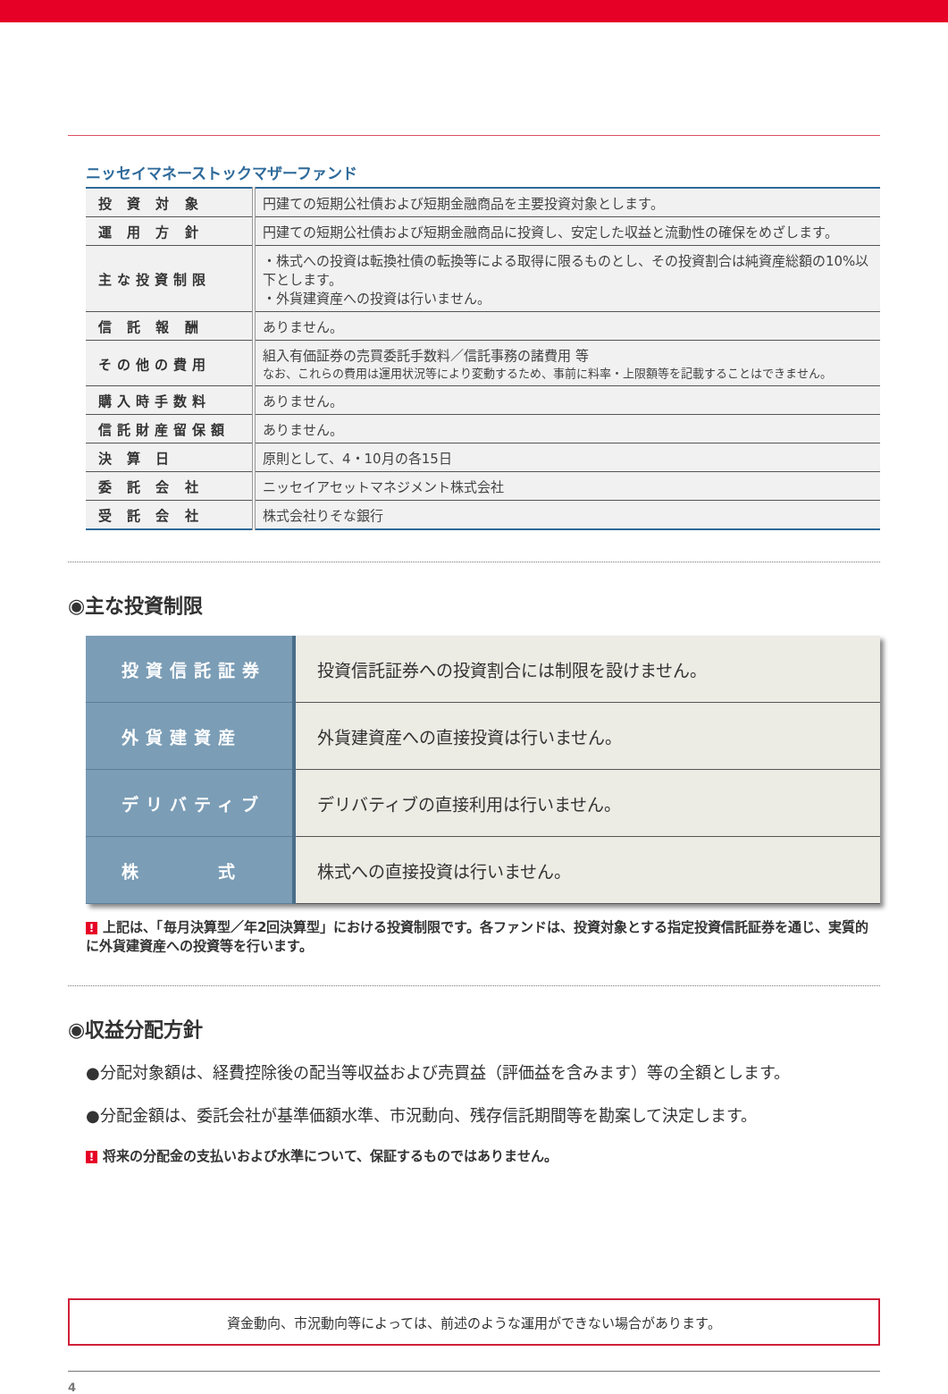ニッセイマネーストックマザーファンド
| 投 資 対 象 | 円建ての短期公社債および短期金融商品を主要投資対象とします。 |
| 運 用 方 針 | 円建ての短期公社債および短期金融商品に投資し、安定した収益と流動性の確保をめざします。 |
| 主な投資制限 | ・株式への投資は転換社債の転換等による取得に限るものとし、その投資割合は純資産総額の10%以下とします。 ・外貨建資産への投資は行いません。 |
| 信 託 報 酬 | ありません。 |
| その他の費用 | 組入有価証券の売買委託手数料／信託事務の諸費用 等 なお、これらの費用は運用状況等により変動するため、事前に料率・上限額等を記載することはできません。 |
| 購入時手数料 | ありません。 |
| 信託財産留保額 | ありません。 |
| 決 算 日 | 原則として、4・10月の各15日 |
| 委 託 会 社 | ニッセイアセットマネジメント株式会社 |
| 受 託 会 社 | 株式会社りそな銀行 |
◉主な投資制限
| 投資信託証券 | 投資信託証券への投資割合には制限を設けません。 |
| 外貨建資産 | 外貨建資産への直接投資は行いません。 |
| デリバティブ | デリバティブの直接利用は行いません。 |
| 株 式 | 株式への直接投資は行いません。 |
! 上記は、「毎月決算型／年2回決算型」における投資制限です。各ファンドは、投資対象とする指定投資信託証券を通じ、実質的に外貨建資産への投資等を行います。
◉収益分配方針
●分配対象額は、経費控除後の配当等収益および売買益（評価益を含みます）等の全額とします。
●分配金額は、委託会社が基準価額水準、市況動向、残存信託期間等を勘案して決定します。
! 将来の分配金の支払いおよび水準について、保証するものではありません。
資金動向、市況動向等によっては、前述のような運用ができない場合があります。
4